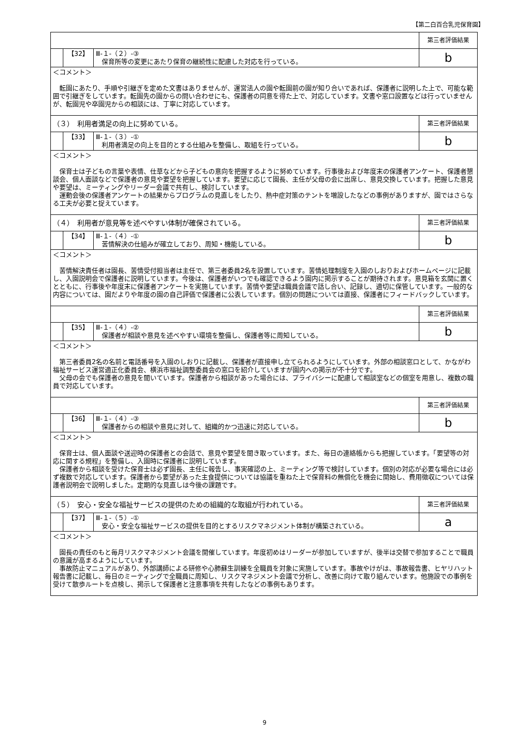【第二白百合乳児保育園】
| | | | 第三者評価結果 |
| | 【32】 | Ⅲ-１-（２）-③ 保育所等の変更にあたり保育の継続性に配慮した対応を行っている。 | b |
| ＜コメント＞ 転園にあたり、手順や引継ぎを定めた文書はありませんが、運営法人の園や転園前の園が知り合いであれば、保護者に説明した上で、可能な範囲で引継ぎをしています。転園先の園からの問い合わせにも、保護者の同意を得た上で、対応しています。文書や窓口設置などは行っていませんが、転園児や卒園児からの相談には、丁寧に対応しています。 | | | |
| （３） 利用者満足の向上に努めている。 | | | 第三者評価結果 |
| | 【33】 | Ⅲ-１-（３）-① 利用者満足の向上を目的とする仕組みを整備し、取組を行っている。 | b |
| ＜コメント＞ 保育士は子どもの言葉や表情、仕草などから子どもの意向を把握するように努めています。行事後および年度末の保護者アンケート、保護者懇談会、個人面談などで保護者の意見や要望を把握しています。要望に応じて園長、主任が父母の会に出席し、意見交換しています。把握した意見や要望は、ミーティングやリーダー会議で共有し、検討しています。 運動会後の保護者アンケートの結果からプログラムの見直しをしたり、熱中症対策のテントを増設したなどの事例がありますが、園ではさらなる工夫が必要と捉えています。 | | | |
| （４） 利用者が意見等を述べやすい体制が確保されている。 | | | 第三者評価結果 |
| | 【34】 | Ⅲ-１-（４）-① 苦情解決の仕組みが確立しており、周知・機能している。 | b |
| ＜コメント＞ 苦情解決責任者は園長、苦情受付担当者は主任で、第三者委員2名を設置しています。苦情処理制度を入園のしおりおよびホームページに記載し、入園説明会で保護者に説明しています。今後は、保護者がいつでも確認できるよう園内に掲示することが期待されます。意見箱を玄関に置くとともに、行事後や年度末に保護者アンケートを実施しています。苦情や要望は職員会議で話し合い、記録し、適切に保管しています。一般的な内容については、園だよりや年度の園の自己評価で保護者に公表しています。個別の問題については直接、保護者にフィードバックしています。 | | | |
| | | | 第三者評価結果 |
| | 【35】 | Ⅲ-１-（４）-② 保護者が相談や意見を述べやすい環境を整備し、保護者等に周知している。 | b |
| ＜コメント＞ 第三者委員2名の名前と電話番号を入園のしおりに記載し、保護者が直接申し立てられるようにしています。外部の相談窓口として、かながわ福祉サービス運営適正化委員会、横浜市福祉調整委員会の窓口を紹介していますが園内への掲示が不十分です。 父母の会でも保護者の意見を聞いています。保護者から相談があった場合には、プライバシーに配慮して相談室などの個室を用意し、複数の職員で対応しています。 | | | |
| | | | 第三者評価結果 |
| | 【36】 | Ⅲ-１-（４）-③ 保護者からの相談や意見に対して、組織的かつ迅速に対応している。 | b |
| ＜コメント＞ 保育士は、個人面談や送迎時の保護者との会話で、意見や要望を聞き取っています。また、毎日の連絡帳からも把握しています。「要望等の対応に関する規程」を整備し、入園時に保護者に説明しています。 保護者から相談を受けた保育士は必ず園長、主任に報告し、事実確認の上、ミーティング等で検討しています。個別の対応が必要な場合には必ず複数で対応しています。保護者から要望があった主食提供については協議を重ねた上で保育料の無償化を機会に開始し、費用徴収については保護者説明会で説明しました。定期的な見直しは今後の課題です。 | | | |
| （５） 安心・安全な福祉サービスの提供のための組織的な取組が行われている。 | | | 第三者評価結果 |
| | 【37】 | Ⅲ-１-（５）-① 安心・安全な福祉サービスの提供を目的とするリスクマネジメント体制が構築されている。 | a |
| ＜コメント＞ 園長の責任のもと毎月リスクマネジメント会議を開催しています。年度初めはリーダーが参加していますが、後半は交替で参加することで職員の意識が高まるようにしています。 事故防止マニュアルがあり、外部講師による研修や心肺蘇生訓練を全職員を対象に実施しています。事故やけがは、事故報告書、ヒヤリハット報告書に記載し、毎日のミーティングで全職員に周知し、リスクマネジメント会議で分析し、改善に向けて取り組んでいます。他施設での事例を受けて散歩ルートを点検し、掲示して保護者と注意事項を共有したなどの事例もあります。 | | | |
9